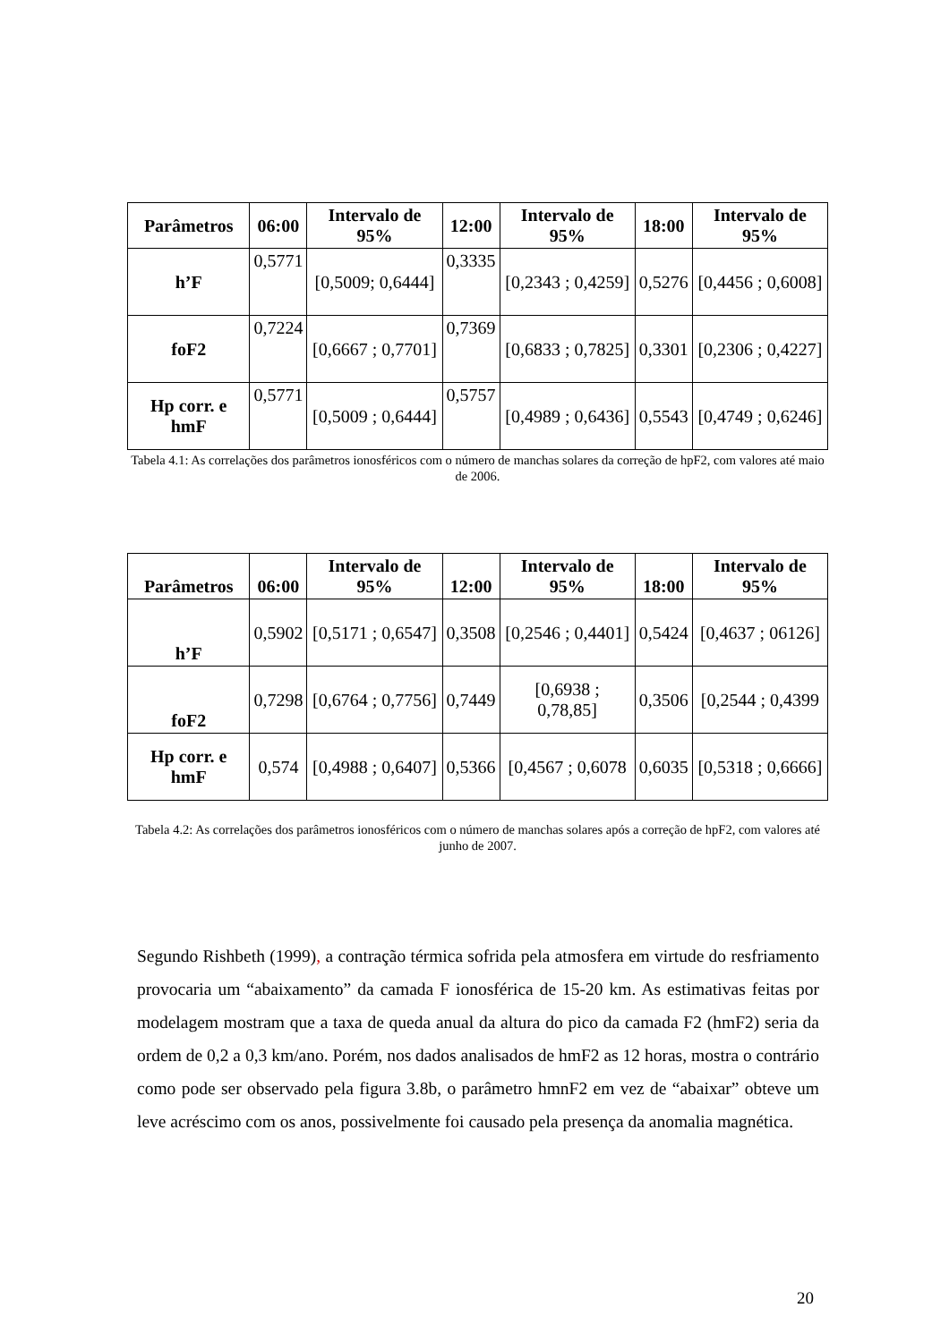| Parâmetros | 06:00 | Intervalo de 95% | 12:00 | Intervalo de 95% | 18:00 | Intervalo de 95% |
| --- | --- | --- | --- | --- | --- | --- |
| h’F | 0,5771 | [0,5009; 0,6444] | 0,3335 | [0,2343 ; 0,4259] | 0,5276 | [0,4456 ; 0,6008] |
| foF2 | 0,7224 | [0,6667 ; 0,7701] | 0,7369 | [0,6833 ; 0,7825] | 0,3301 | [0,2306 ; 0,4227] |
| Hp corr. e hmF | 0,5771 | [0,5009 ; 0,6444] | 0,5757 | [0,4989 ; 0,6436] | 0,5543 | [0,4749 ; 0,6246] |
Tabela 4.1: As correlações dos parâmetros ionosféricos com o número de manchas solares da correção de hpF2, com valores até maio de 2006.
| Parâmetros | 06:00 | Intervalo de 95% | 12:00 | Intervalo de 95% | 18:00 | Intervalo de 95% |
| --- | --- | --- | --- | --- | --- | --- |
| h’F | 0,5902 | [0,5171 ; 0,6547] | 0,3508 | [0,2546 ; 0,4401] | 0,5424 | [0,4637 ; 06126] |
| foF2 | 0,7298 | [0,6764 ; 0,7756] | 0,7449 | [0,6938 ; 0,78,85] | 0,3506 | [0,2544 ; 0,4399 |
| Hp corr. e hmF | 0,574 | [0,4988 ; 0,6407] | 0,5366 | [0,4567 ; 0,6078 | 0,6035 | [0,5318 ; 0,6666] |
Tabela 4.2: As correlações dos parâmetros ionosféricos com o número de manchas solares após a correção de hpF2, com valores até junho de 2007.
Segundo Rishbeth (1999), a contração térmica sofrida pela atmosfera em virtude do resfriamento provocaria um “abaixamento” da camada F ionosférica de 15-20 km. As estimativas feitas por modelagem mostram que a taxa de queda anual da altura do pico da camada F2 (hmF2) seria da ordem de 0,2 a 0,3 km/ano. Porém, nos dados analisados de hmF2 as 12 horas, mostra o contrário como pode ser observado pela figura 3.8b, o parâmetro hmnF2 em vez de “abaixar” obteve um leve acréscimo com os anos, possivelmente foi causado pela presença da anomalia magnética.
20